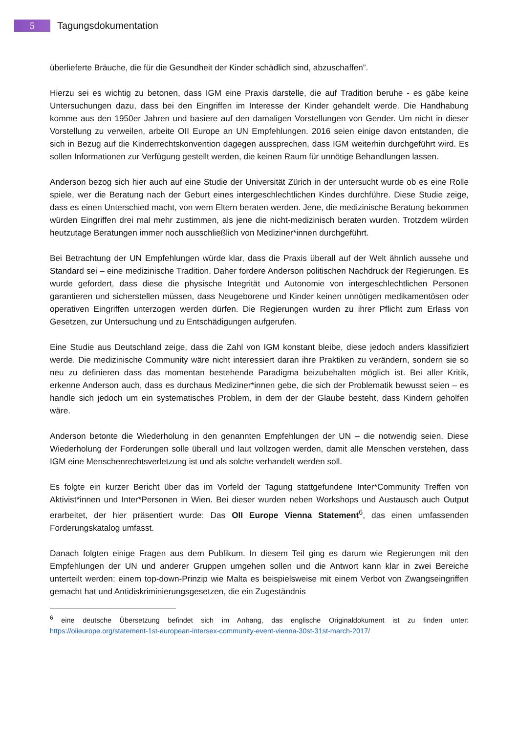5
Tagungsdokumentation
überlieferte Bräuche, die für die Gesundheit der Kinder schädlich sind, abzuschaffen”.
Hierzu sei es wichtig zu betonen, dass IGM eine Praxis darstelle, die auf Tradition beruhe - es gäbe keine Untersuchungen dazu, dass bei den Eingriffen im Interesse der Kinder gehandelt werde. Die Handhabung komme aus den 1950er Jahren und basiere auf den damaligen Vorstellungen von Gender. Um nicht in dieser Vorstellung zu verweilen, arbeite OII Europe an UN Empfehlungen. 2016 seien einige davon entstanden, die sich in Bezug auf die Kinderrechtskonvention dagegen aussprechen, dass IGM weiterhin durchgeführt wird. Es sollen Informationen zur Verfügung gestellt werden, die keinen Raum für unnötige Behandlungen lassen.
Anderson bezog sich hier auch auf eine Studie der Universität Zürich in der untersucht wurde ob es eine Rolle spiele, wer die Beratung nach der Geburt eines intergeschlechtlichen Kindes durchführe. Diese Studie zeige, dass es einen Unterschied macht, von wem Eltern beraten werden. Jene, die medizinische Beratung bekommen würden Eingriffen drei mal mehr zustimmen, als jene die nicht-medizinisch beraten wurden. Trotzdem würden heutzutage Beratungen immer noch ausschließlich von Mediziner*innen durchgeführt.
Bei Betrachtung der UN Empfehlungen würde klar, dass die Praxis überall auf der Welt ähnlich aussehe und Standard sei – eine medizinische Tradition. Daher fordere Anderson politischen Nachdruck der Regierungen. Es wurde gefordert, dass diese die physische Integrität und Autonomie von intergeschlechtlichen Personen garantieren und sicherstellen müssen, dass Neugeborene und Kinder keinen unnötigen medikamentösen oder operativen Eingriffen unterzogen werden dürfen. Die Regierungen wurden zu ihrer Pflicht zum Erlass von Gesetzen, zur Untersuchung und zu Entschädigungen aufgerufen.
Eine Studie aus Deutschland zeige, dass die Zahl von IGM konstant bleibe, diese jedoch anders klassifiziert werde. Die medizinische Community wäre nicht interessiert daran ihre Praktiken zu verändern, sondern sie so neu zu definieren dass das momentan bestehende Paradigma beizubehalten möglich ist. Bei aller Kritik, erkenne Anderson auch, dass es durchaus Mediziner*innen gebe, die sich der Problematik bewusst seien – es handle sich jedoch um ein systematisches Problem, in dem der der Glaube besteht, dass Kindern geholfen wäre.
Anderson betonte die Wiederholung in den genannten Empfehlungen der UN – die notwendig seien. Diese Wiederholung der Forderungen solle überall und laut vollzogen werden, damit alle Menschen verstehen, dass IGM eine Menschenrechtsverletzung ist und als solche verhandelt werden soll.
Es folgte ein kurzer Bericht über das im Vorfeld der Tagung stattgefundene Inter*Community Treffen von Aktivist*innen und Inter*Personen in Wien. Bei dieser wurden neben Workshops und Austausch auch Output erarbeitet, der hier präsentiert wurde: Das OII Europe Vienna Statement<sup>6</sup>, das einen umfassenden Forderungskatalog umfasst.
Danach folgten einige Fragen aus dem Publikum. In diesem Teil ging es darum wie Regierungen mit den Empfehlungen der UN und anderer Gruppen umgehen sollen und die Antwort kann klar in zwei Bereiche unterteilt werden: einem top-down-Prinzip wie Malta es beispielsweise mit einem Verbot von Zwangseingriffen gemacht hat und Antidiskriminierungsgesetzen, die ein Zugeständnis
<sup>6</sup> eine deutsche Übersetzung befindet sich im Anhang, das englische Originaldokument ist zu finden unter: https://oiieurope.org/statement-1st-european-intersex-community-event-vienna-30st-31st-march-2017/